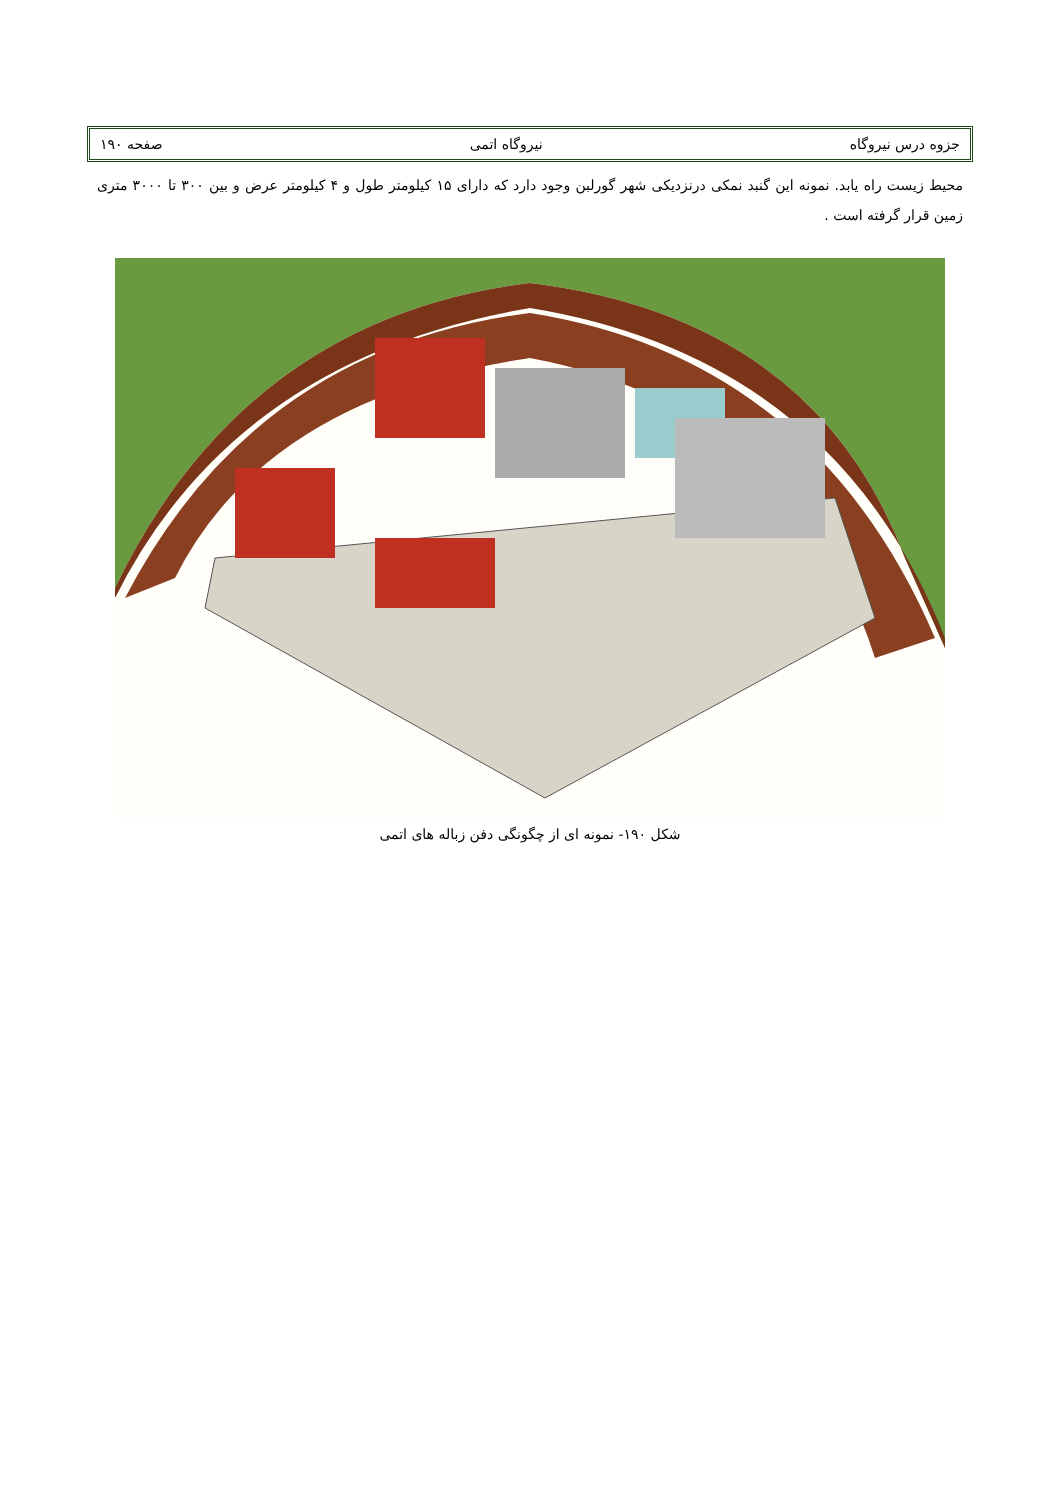جزوه درس نیروگاه نیروگاه اتمی صفحه ۱۹۰
محیط زیست راه یابد. نمونه این گنبد نمکی درنزدیکی شهر گورلبن وجود دارد که دارای ۱۵ کیلومتر طول و ۴ کیلومتر عرض و بین ۳۰۰ تا ۳۰۰۰ متری زمین قرار گرفته است .
شکل ۱۹۰- نمونه ای از چگونگی دفن زباله های اتمی